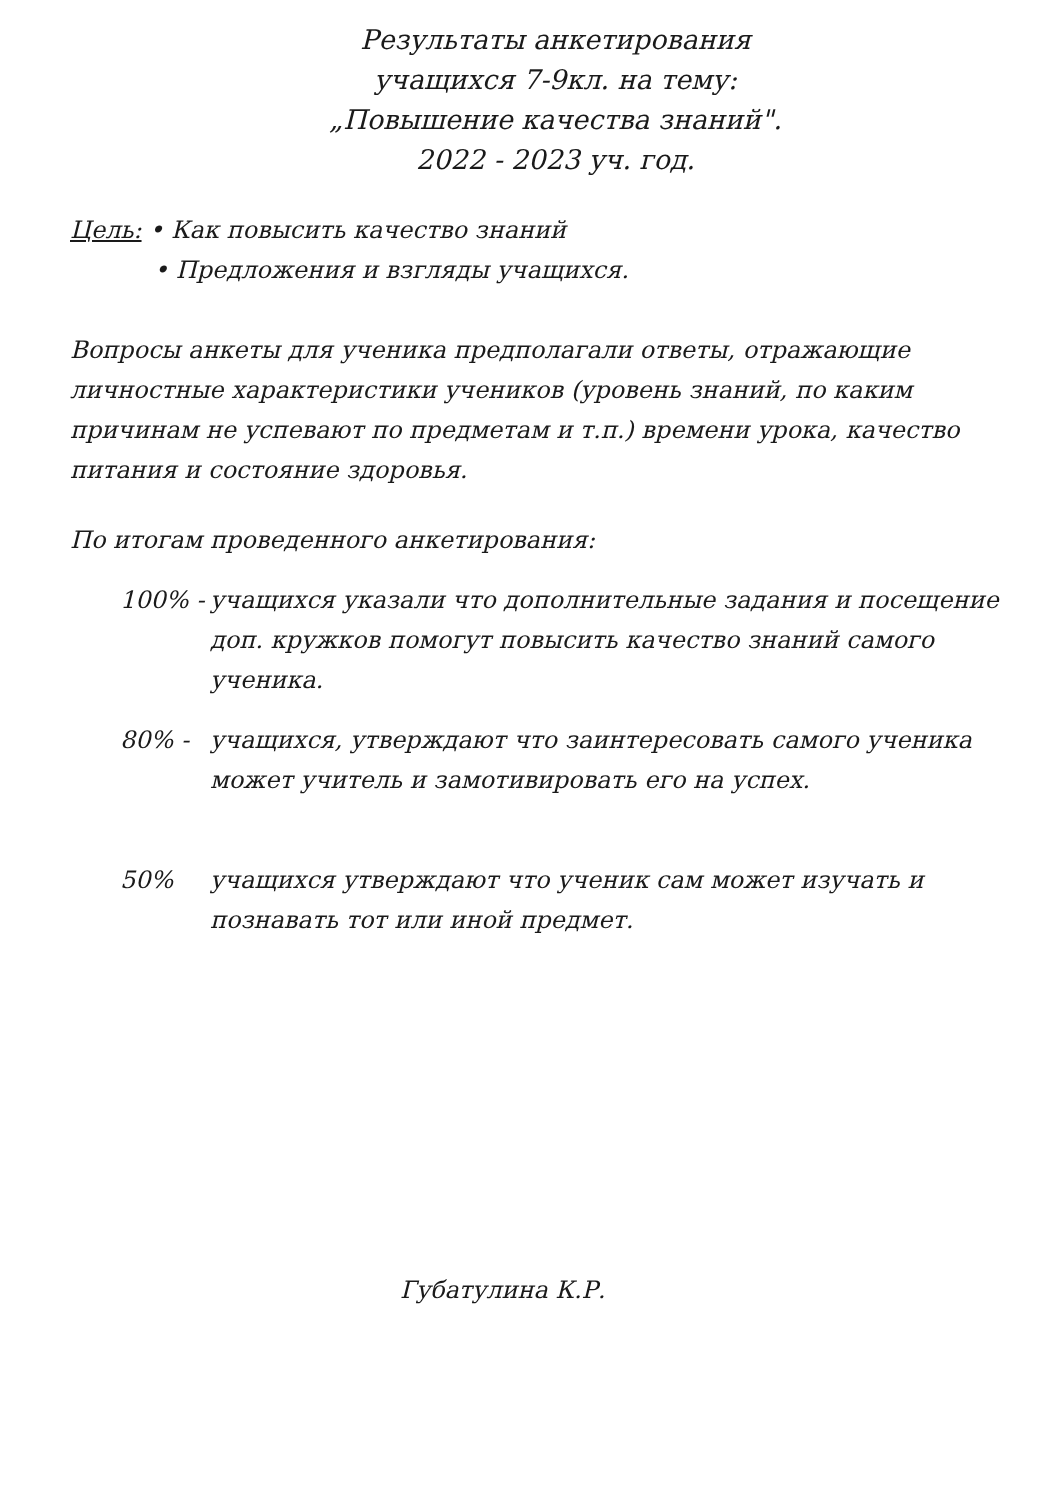Результаты анкетирования
учащихся 7-9кл. на тему:
„Повышение качества знаний".
2022 - 2023 уч. год.
Цель: • Как повысить качество знаний
• Предложения и взгляды учащихся.
Вопросы анкеты для ученика предполагали ответы, отражающие личностные характеристики учеников (уровень знаний, по каким причинам не успевают по предметам и т.п.) времени урока, качество питания и состояние здоровья.
По итогам проведенного анкетирования:
100% - учащихся указали что дополнительные задания и посещение доп. кружков помогут повысить качество знаний самого ученика.
80% - учащихся, утверждают что заинтересовать самого ученика может учитель и замотивировать его на успех.
50% учащихся утверждают что ученик сам может изучать и познавать тот или иной предмет.
Губатулина К.Р.